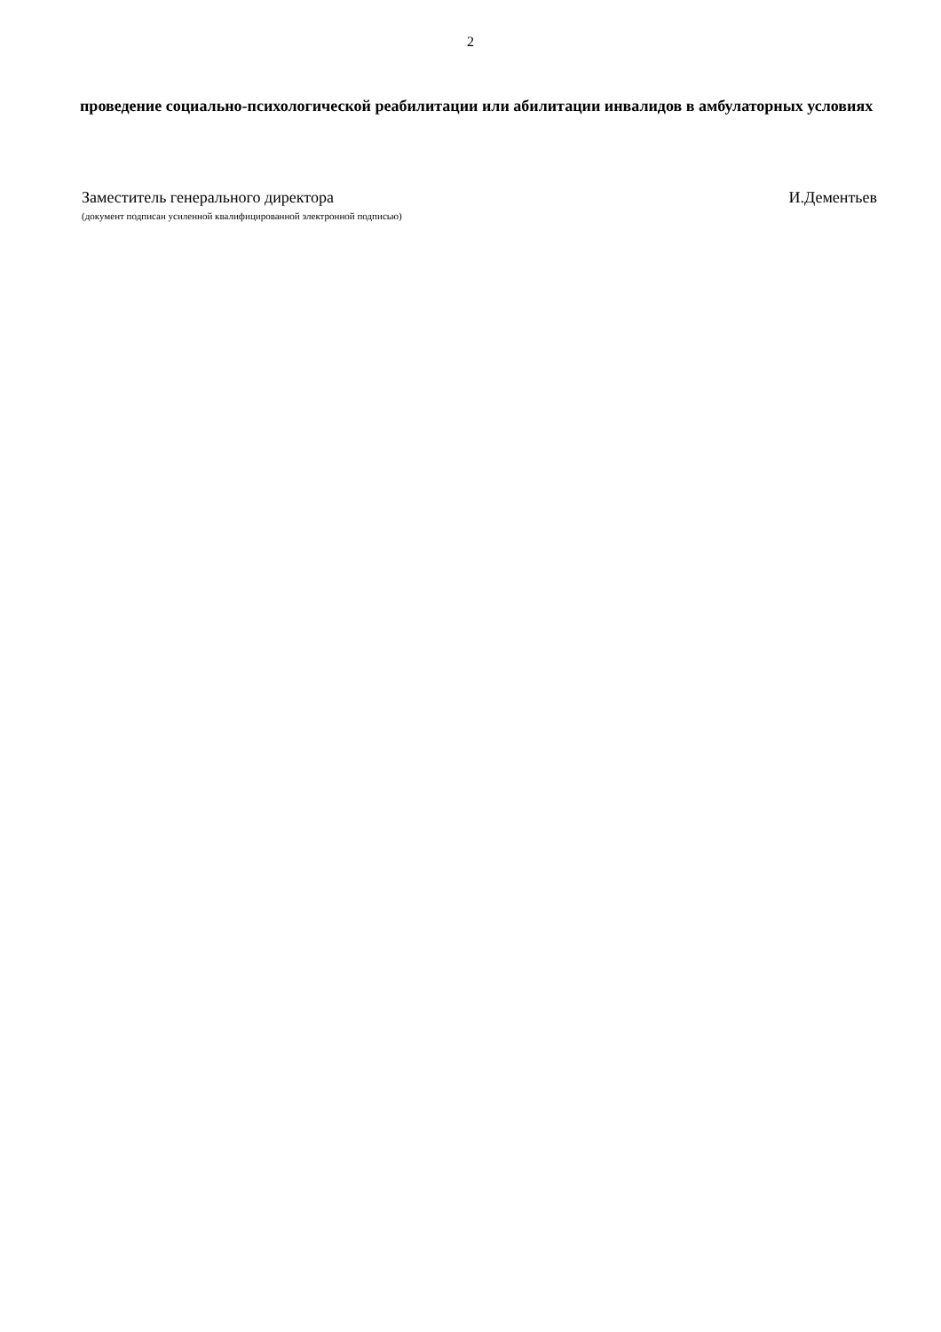2
проведение социально-психологической реабилитации или абилитации инвалидов в амбулаторных условиях
Заместитель генерального директора И.Дементьев
(документ подписан усиленной квалифицированной электронной подписью)